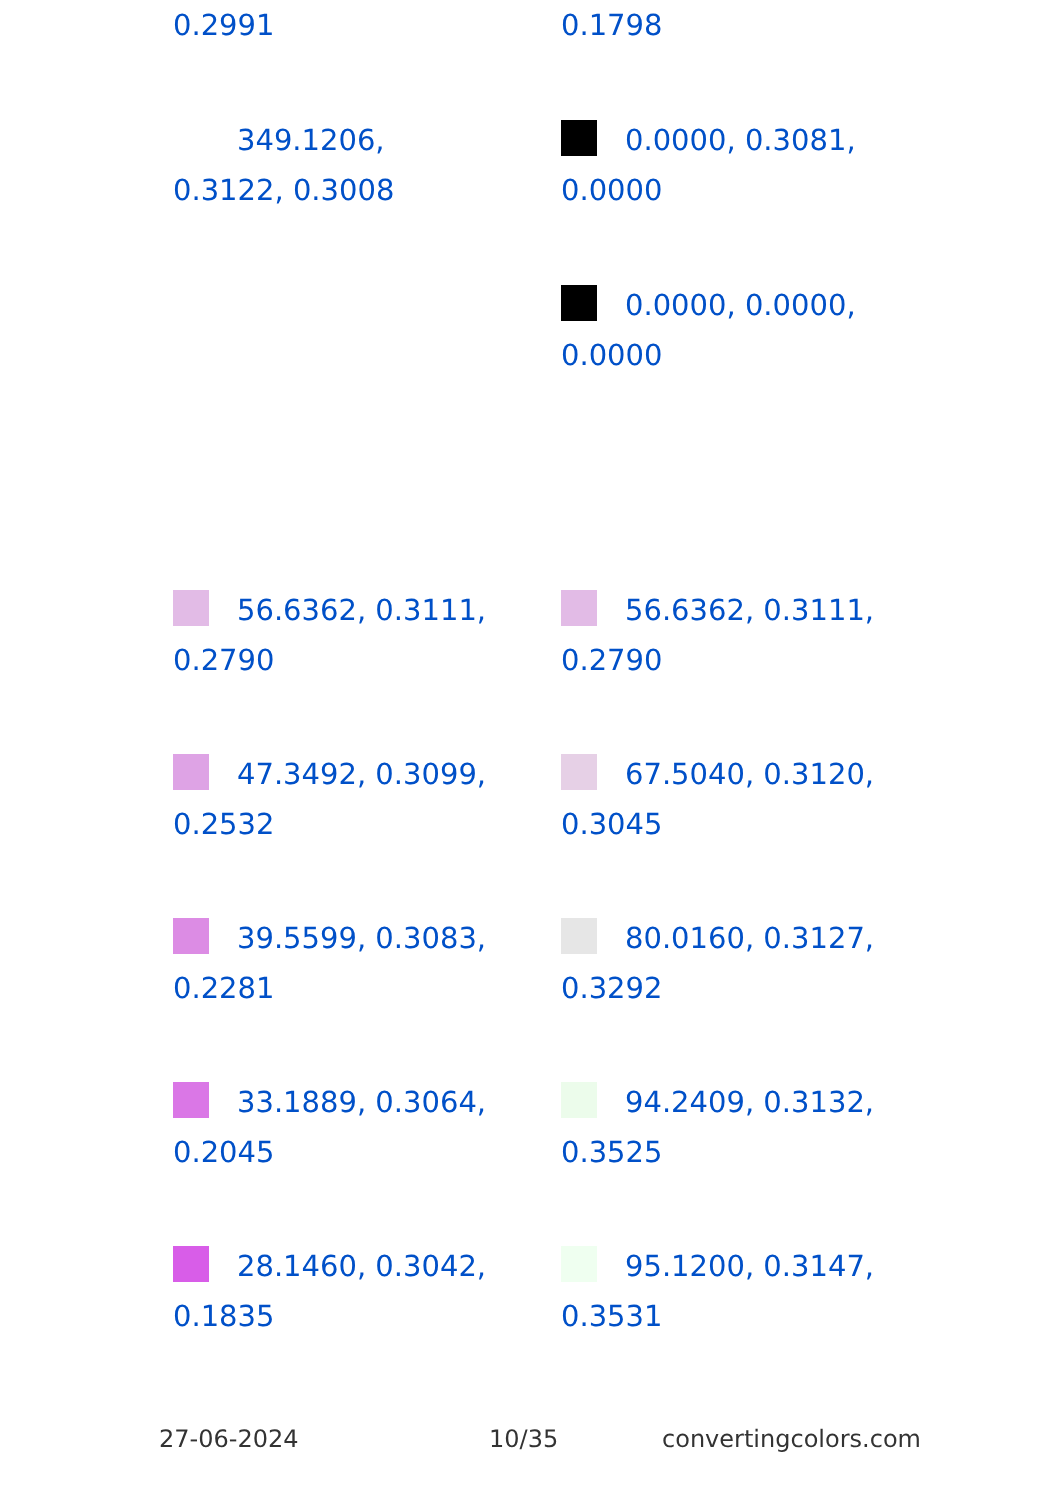0.2991 0.1798
349.1206, 0.3122, 0.3008
0.0000, 0.3081, 0.0000
0.0000, 0.0000, 0.0000
56.6362, 0.3111, 0.2790
56.6362, 0.3111, 0.2790
47.3492, 0.3099, 0.2532
67.5040, 0.3120, 0.3045
39.5599, 0.3083, 0.2281
80.0160, 0.3127, 0.3292
33.1889, 0.3064, 0.2045
94.2409, 0.3132, 0.3525
28.1460, 0.3042, 0.1835
95.1200, 0.3147, 0.3531
27-06-2024 10/35 convertingcolors.com